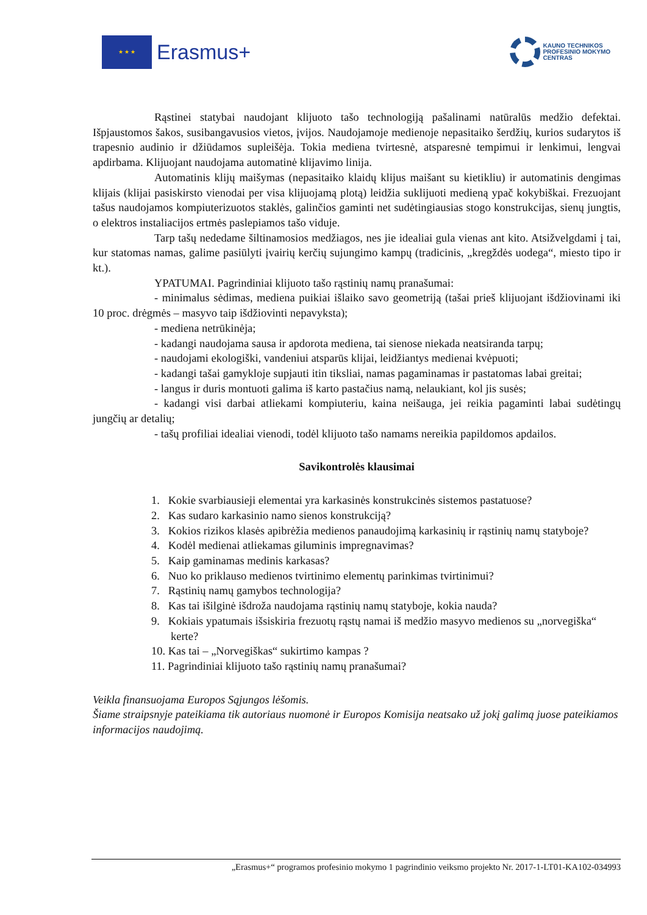★ ★ ★
Erasmus+
KAUNO TECHNIKOS
PROFESINIO MOKYMO
CENTRAS
Rąstinei statybai naudojant klijuoto tašo technologiją pašalinami natūralūs medžio defektai. Išpjaustomos šakos, susibangavusios vietos, įvijos. Naudojamoje medienoje nepasitaiko šerdžių, kurios sudarytos iš trapesnio audinio ir džiūdamos supleišėja. Tokia mediena tvirtesnė, atsparesnė tempimui ir lenkimui, lengvai apdirbama. Klijuojant naudojama automatinė klijavimo linija.
Automatinis klijų maišymas (nepasitaiko klaidų klijus maišant su kietikliu) ir automatinis dengimas klijais (klijai pasiskirsto vienodai per visa klijuojamą plotą) leidžia suklijuoti medieną ypač kokybiškai. Frezuojant tašus naudojamos kompiuterizuotos staklės, galinčios gaminti net sudėtingiausias stogo konstrukcijas, sienų jungtis, o elektros instaliacijos ertmės paslepiamos tašo viduje.
Tarp tašų nededame šiltinamosios medžiagos, nes jie idealiai gula vienas ant kito. Atsižvelgdami į tai, kur statomas namas, galime pasiūlyti įvairių kerčių sujungimo kampų (tradicinis, „kregždės uodega“, miesto tipo ir kt.).
YPATUMAI. Pagrindiniai klijuoto tašo rąstinių namų pranašumai:
- minimalus sėdimas, mediena puikiai išlaiko savo geometriją (tašai prieš klijuojant išdžiovinami iki 10 proc. drėgmės – masyvo taip išdžiovinti nepavyksta);
- mediena netrūkinėja;
- kadangi naudojama sausa ir apdorota mediena, tai sienose niekada neatsiranda tarpų;
- naudojami ekologiški, vandeniui atsparūs klijai, leidžiantys medienai kvėpuoti;
- kadangi tašai gamykloje supjauti itin tiksliai, namas pagaminamas ir pastatomas labai greitai;
- langus ir duris montuoti galima iš karto pastačius namą, nelaukiant, kol jis susės;
- kadangi visi darbai atliekami kompiuteriu, kaina neišauga, jei reikia pagaminti labai sudėtingų jungčių ar detalių;
- tašų profiliai idealiai vienodi, todėl klijuoto tašo namams nereikia papildomos apdailos.
Savikontrolės klausimai
1. Kokie svarbiausieji elementai yra karkasinės konstrukcinės sistemos pastatuose?
2. Kas sudaro karkasinio namo sienos konstrukciją?
3. Kokios rizikos klasės apibrėžia medienos panaudojimą karkasinių ir rąstinių namų statyboje?
4. Kodėl medienai atliekamas giluminis impregnavimas?
5. Kaip gaminamas medinis karkasas?
6. Nuo ko priklauso medienos tvirtinimo elementų parinkimas tvirtinimui?
7. Rąstinių namų gamybos technologija?
8. Kas tai išilginė išdroža naudojama rąstinių namų statyboje, kokia nauda?
9. Kokiais ypatumais išsiskiria frezuotų rąstų namai iš medžio masyvo medienos su „norvegiška“ kerte?
10. Kas tai – „Norvegiškas“ sukirtimo kampas ?
11. Pagrindiniai klijuoto tašo rąstinių namų pranašumai?
Veikla finansuojama Europos Sąjungos lėšomis.
Šiame straipsnyje pateikiama tik autoriaus nuomonė ir Europos Komisija neatsako už jokį galimą juose pateikiamos informacijos naudojimą.
„Erasmus+“ programos profesinio mokymo 1 pagrindinio veiksmo projekto Nr. 2017-1-LT01-KA102-034993